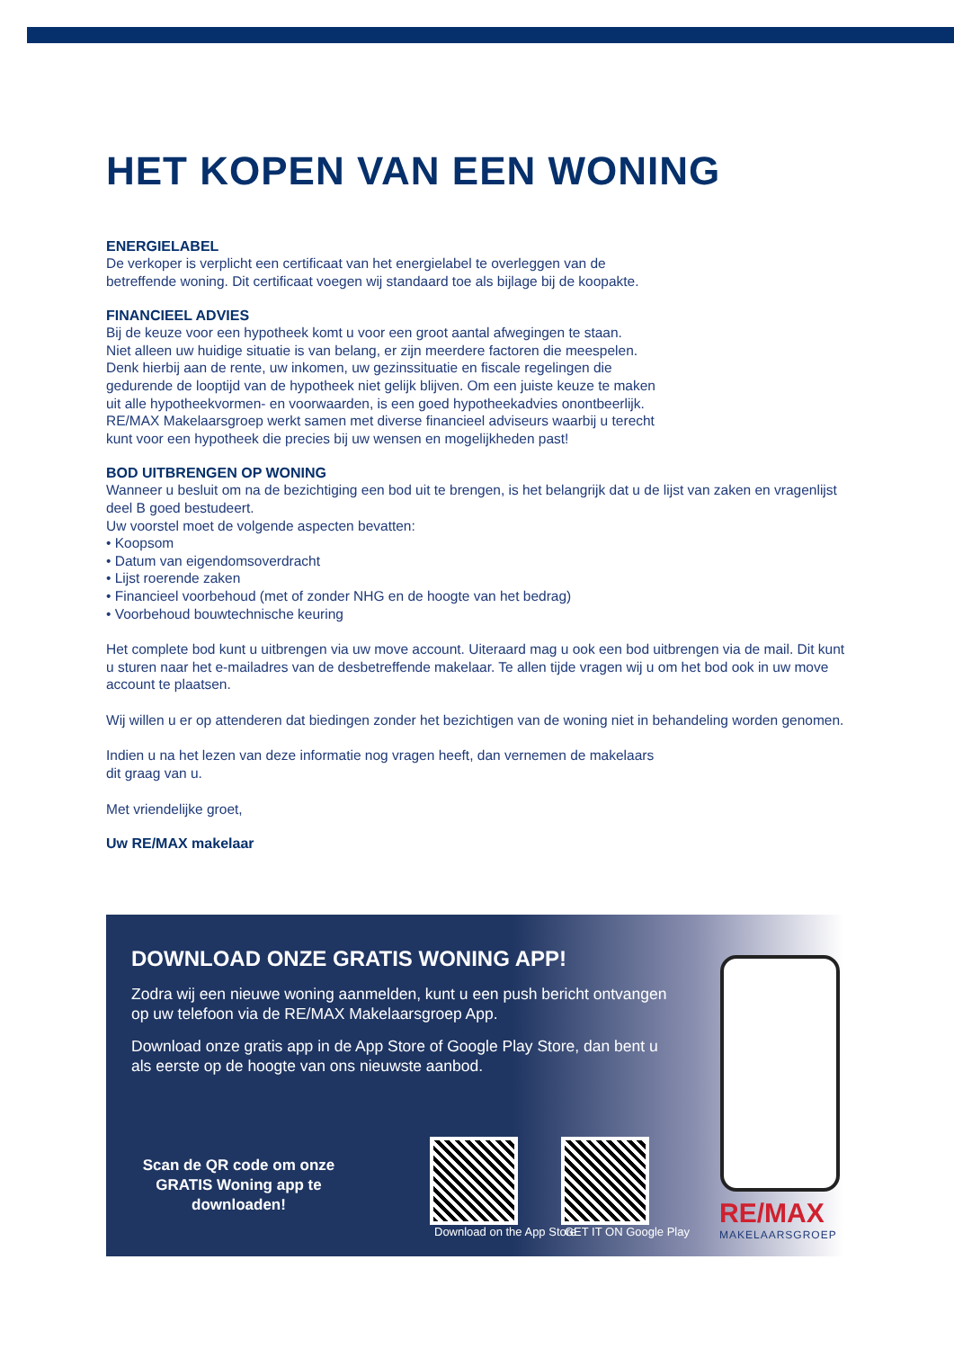HET KOPEN VAN EEN WONING
ENERGIELABEL
De verkoper is verplicht een certificaat van het energielabel te overleggen van de
betreffende woning. Dit certificaat voegen wij standaard toe als bijlage bij de koopakte.
FINANCIEEL ADVIES
Bij de keuze voor een hypotheek komt u voor een groot aantal afwegingen te staan.
Niet alleen uw huidige situatie is van belang, er zijn meerdere factoren die meespelen.
Denk hierbij aan de rente, uw inkomen, uw gezinssituatie en fiscale regelingen die
gedurende de looptijd van de hypotheek niet gelijk blijven. Om een juiste keuze te maken
uit alle hypotheekvormen- en voorwaarden, is een goed hypotheekadvies onontbeerlijk.
RE/MAX Makelaarsgroep werkt samen met diverse financieel adviseurs waarbij u terecht
kunt voor een hypotheek die precies bij uw wensen en mogelijkheden past!
BOD UITBRENGEN OP WONING
Wanneer u besluit om na de bezichtiging een bod uit te brengen, is het belangrijk dat u de lijst van zaken en vragenlijst deel B goed bestudeert.
Uw voorstel moet de volgende aspecten bevatten:
• Koopsom
• Datum van eigendomsoverdracht
• Lijst roerende zaken
• Financieel voorbehoud (met of zonder NHG en de hoogte van het bedrag)
• Voorbehoud bouwtechnische keuring
Het complete bod kunt u uitbrengen via uw move account. Uiteraard mag u ook een bod uitbrengen via de mail. Dit kunt u sturen naar het e-mailadres van de desbetreffende makelaar. Te allen tijde vragen wij u om het bod ook in uw move account te plaatsen.
Wij willen u er op attenderen dat biedingen zonder het bezichtigen van de woning niet in behandeling worden genomen.
Indien u na het lezen van deze informatie nog vragen heeft, dan vernemen de makelaars
dit graag van u.
Met vriendelijke groet,
Uw RE/MAX makelaar
DOWNLOAD ONZE GRATIS WONING APP!
Zodra wij een nieuwe woning aanmelden, kunt u een push bericht ontvangen op uw telefoon via de RE/MAX Makelaarsgroep App.
Download onze gratis app in de App Store of Google Play Store, dan bent u als eerste op de hoogte van ons nieuwste aanbod.
Scan de QR code om onze GRATIS Woning app te downloaden!
Download on the App Store GET IT ON Google Play
RE/MAX
MAKELAARSGROEP